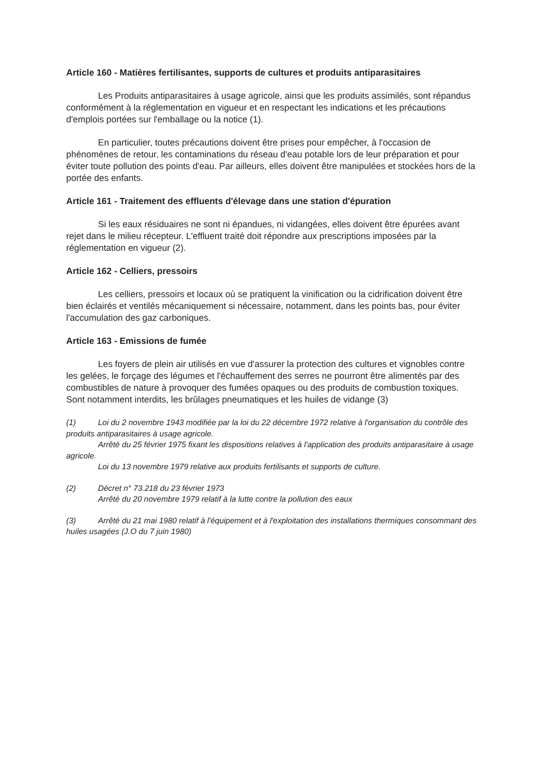Article 160 - Matières fertilisantes, supports de cultures et produits antiparasitaires
Les Produits antiparasitaires à usage agricole, ainsi que les produits assimilés, sont répandus conformément à la réglementation en vigueur et en respectant les indications et les précautions d'emplois portées sur l'emballage ou la notice (1).
En particulier, toutes précautions doivent être prises pour empêcher, à l'occasion de phénomènes de retour, les contaminations du réseau d'eau potable lors de leur préparation et pour éviter toute pollution des points d'eau. Par ailleurs, elles doivent être manipulées et stockées hors de la portée des enfants.
Article 161 - Traitement des effluents d'élevage dans une station d'épuration
Si les eaux résiduaires ne sont ni épandues, ni vidangées, elles doivent être épurées avant rejet dans le milieu récepteur. L'effluent traité doit répondre aux prescriptions imposées par la réglementation en vigueur (2).
Article 162 - Celliers, pressoirs
Les celliers, pressoirs et locaux où se pratiquent la vinification ou la cidrification doivent être bien éclairés et ventilés mécaniquement si nécessaire, notamment, dans les points bas, pour éviter l'accumulation des gaz carboniques.
Article 163 - Emissions de fumée
Les foyers de plein air utilisés en vue d'assurer la protection des cultures et vignobles contre les gelées, le forçage des légumes et l'échauffement des serres ne pourront être alimentés par des combustibles de nature à provoquer des fumées opaques ou des produits de combustion toxiques. Sont notamment interdits, les brûlages pneumatiques et les huiles de vidange (3)
(1) Loi du 2 novembre 1943 modifiée par la loi du 22 décembre 1972 relative à l'organisation du contrôle des produits antiparasitaires à usage agricole.
Arrêté du 25 février 1975 fixant les dispositions relatives à l'application des produits antiparasitaire à usage agricole.
Loi du 13 novembre 1979 relative aux produits fertilisants et supports de culture.
(2) Décret n° 73.218 du 23 février 1973
Arrêté du 20 novembre 1979 relatif à la lutte contre la pollution des eaux
(3) Arrêté du 21 mai 1980 relatif à l'équipement et à l'exploitation des installations thermiques consommant des huiles usagées (J.O du 7 juin 1980)